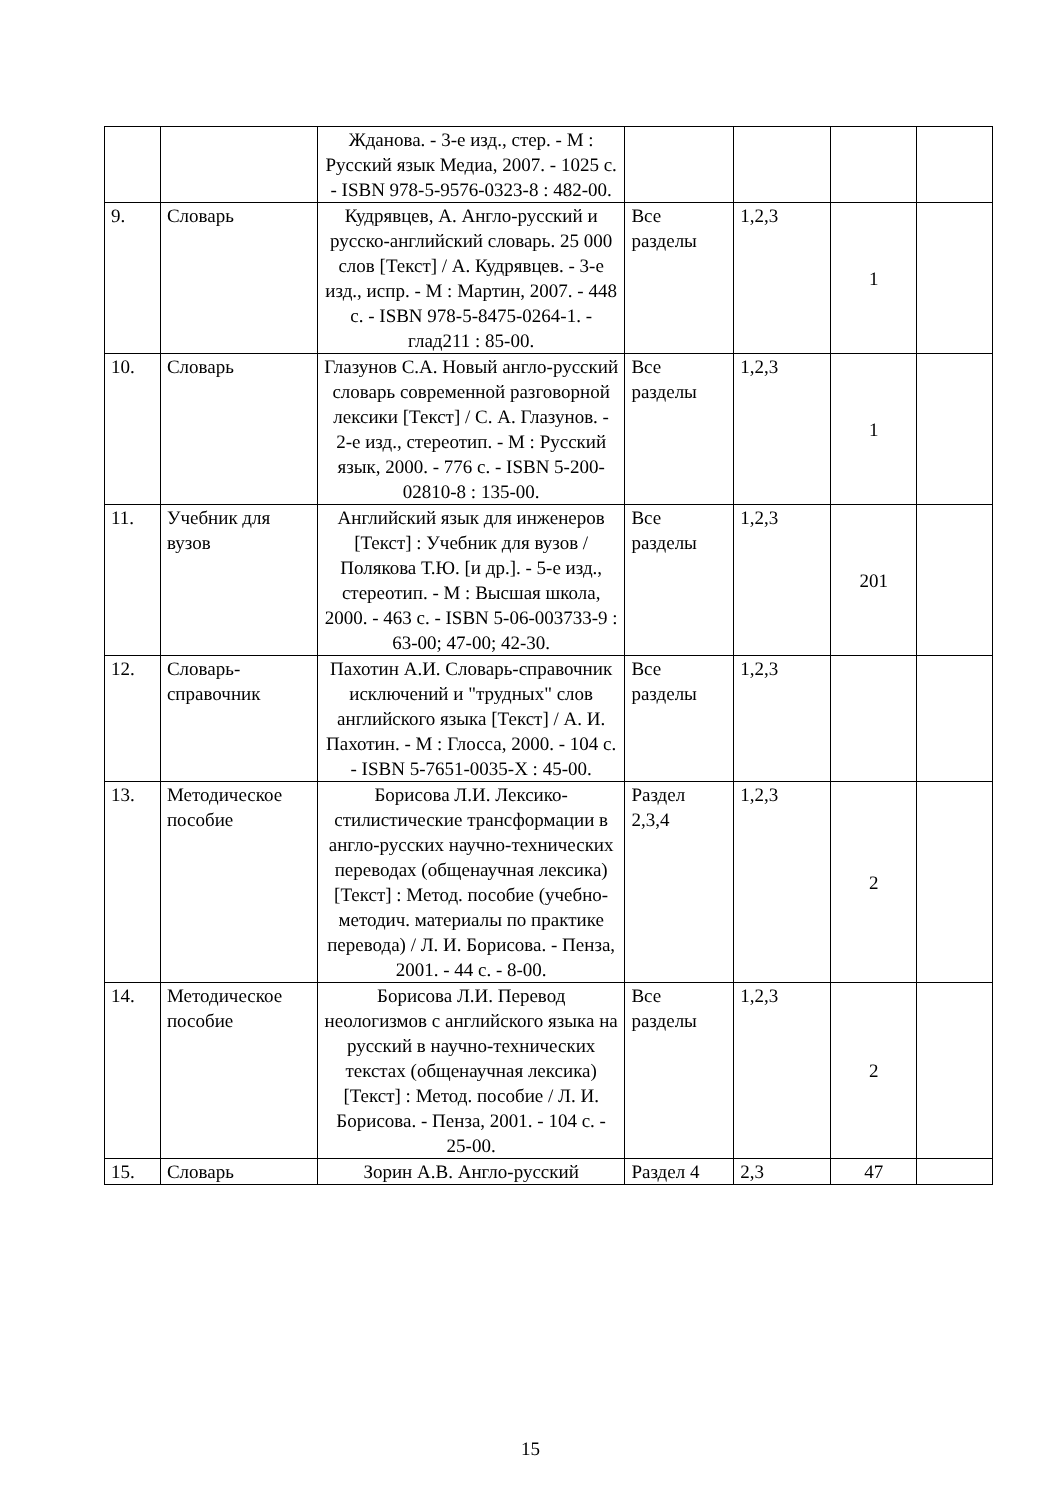| | | Жданова. - 3-е изд., стер. - М : Русский язык Медиа, 2007. - 1025 с. - ISBN 978-5-9576-0323-8 : 482-00. | | | | |
| 9. | Словарь | Кудрявцев, А. Англо-русский и русско-английский словарь. 25 000 слов [Текст] / А. Кудрявцев. - 3-е изд., испр. - М : Мартин, 2007. - 448 с. - ISBN 978-5-8475-0264-1. - глад211 : 85-00. | Все разделы | 1,2,3 | 1 | |
| 10. | Словарь | Глазунов С.А. Новый англо-русский словарь современной разговорной лексики [Текст] / С. А. Глазунов. - 2-е изд., стереотип. - М : Русский язык, 2000. - 776 с. - ISBN 5-200-02810-8 : 135-00. | Все разделы | 1,2,3 | 1 | |
| 11. | Учебник для вузов | Английский язык для инженеров [Текст] : Учебник для вузов / Полякова Т.Ю. [и др.]. - 5-е изд., стереотип. - М : Высшая школа, 2000. - 463 с. - ISBN 5-06-003733-9 : 63-00; 47-00; 42-30. | Все разделы | 1,2,3 | 201 | |
| 12. | Словарь-справочник | Пахотин А.И. Словарь-справочник исключений и "трудных" слов английского языка [Текст] / А. И. Пахотин. - М : Глосса, 2000. - 104 с. - ISBN 5-7651-0035-X : 45-00. | Все разделы | 1,2,3 | | |
| 13. | Методическое пособие | Борисова Л.И. Лексико-стилистические трансформации в англо-русских научно-технических переводах (общенаучная лексика) [Текст] : Метод. пособие (учебно-методич. материалы по практике перевода) / Л. И. Борисова. - Пенза, 2001. - 44 с. - 8-00. | Раздел 2,3,4 | 1,2,3 | 2 | |
| 14. | Методическое пособие | Борисова Л.И. Перевод неологизмов с английского языка на русский в научно-технических текстах (общенаучная лексика) [Текст] : Метод. пособие / Л. И. Борисова. - Пенза, 2001. - 104 с. - 25-00. | Все разделы | 1,2,3 | 2 | |
| 15. | Словарь | Зорин А.В. Англо-русский | Раздел 4 | 2,3 | 47 | |
15